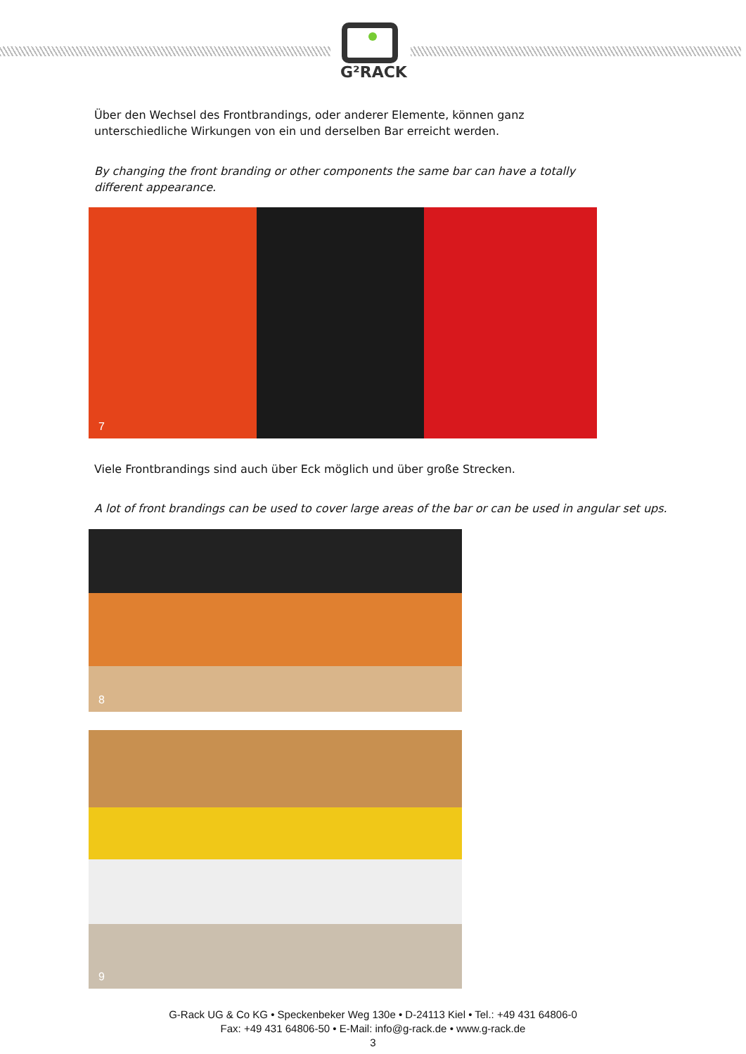G²RACK
Über den Wechsel des Frontbrandings, oder anderer Elemente, können ganz
unterschiedliche Wirkungen von ein und derselben Bar erreicht werden.
By changing the front branding or other components the same bar can have a totally
different appearance.
7
Viele Frontbrandings sind auch über Eck möglich und über große Strecken.
A lot of front brandings can be used to cover large areas of the bar or can be used in angular set ups.
8
9
G-Rack UG & Co KG • Speckenbeker Weg 130e • D-24113 Kiel • Tel.: +49 431 64806-0
Fax: +49 431 64806-50 • E-Mail: info@g-rack.de • www.g-rack.de
3